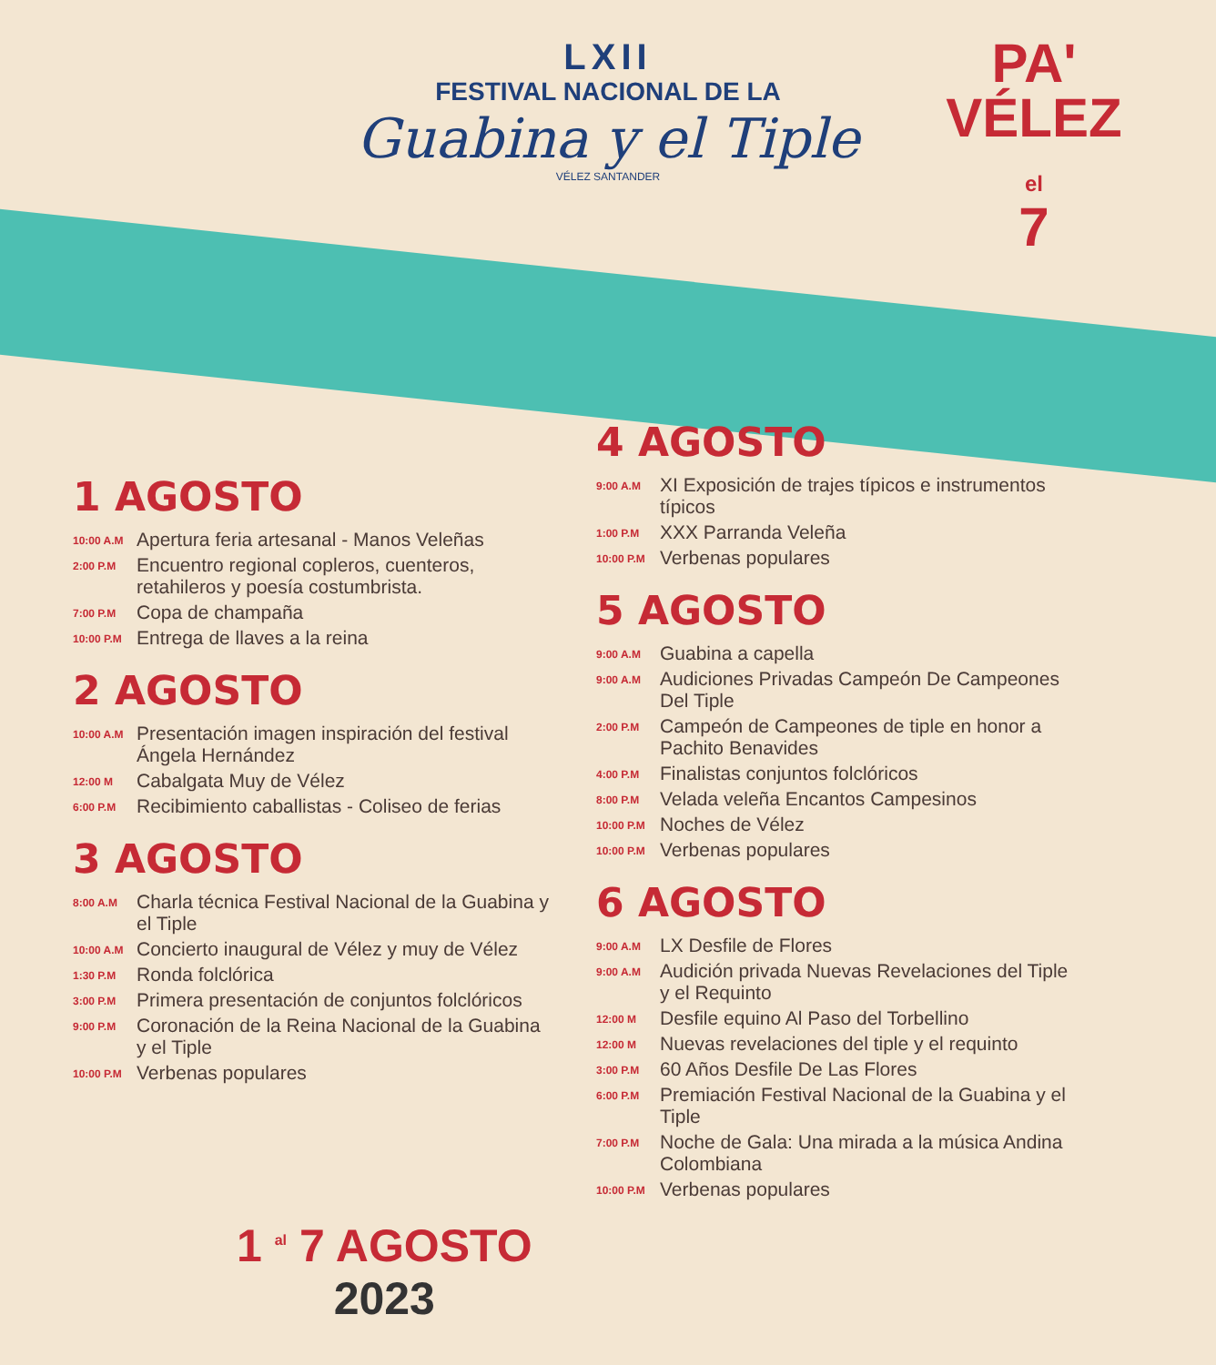LXII
FESTIVAL NACIONAL DE LA
Guabina y el Tiple
VÉLEZ SANTANDER
PA'
VÉLEZ
el
7
1 AGOSTO
10:00 A.M Apertura feria artesanal - Manos Veleñas
2:00 P.M Encuentro regional copleros, cuenteros, retahileros y poesía costumbrista.
7:00 P.M Copa de champaña
10:00 P.M Entrega de llaves a la reina
2 AGOSTO
10:00 A.M Presentación imagen inspiración del festival Ángela Hernández
12:00 M Cabalgata Muy de Vélez
6:00 P.M Recibimiento caballistas - Coliseo de ferias
3 AGOSTO
8:00 A.M Charla técnica Festival Nacional de la Guabina y el Tiple
10:00 A.M Concierto inaugural de Vélez y muy de Vélez
1:30 P.M Ronda folclórica
3:00 P.M Primera presentación de conjuntos folclóricos
9:00 P.M Coronación de la Reina Nacional de la Guabina y el Tiple
10:00 P.M Verbenas populares
4 AGOSTO
9:00 A.M XI Exposición de trajes típicos e instrumentos típicos
1:00 P.M XXX Parranda Veleña
10:00 P.M Verbenas populares
5 AGOSTO
9:00 A.M Guabina a capella
9:00 A.M Audiciones Privadas Campeón De Campeones Del Tiple
2:00 P.M Campeón de Campeones de tiple en honor a Pachito Benavides
4:00 P.M Finalistas conjuntos folclóricos
8:00 P.M Velada veleña Encantos Campesinos
10:00 P.M Noches de Vélez
10:00 P.M Verbenas populares
6 AGOSTO
9:00 A.M LX Desfile de Flores
9:00 A.M Audición privada Nuevas Revelaciones del Tiple y el Requinto
12:00 M Desfile equino Al Paso del Torbellino
12:00 M Nuevas revelaciones del tiple y el requinto
3:00 P.M 60 Años Desfile De Las Flores
6:00 P.M Premiación Festival Nacional de la Guabina y el Tiple
7:00 P.M Noche de Gala: Una mirada a la música Andina Colombiana
10:00 P.M Verbenas populares
1 <sup>al</sup> 7 AGOSTO
2023